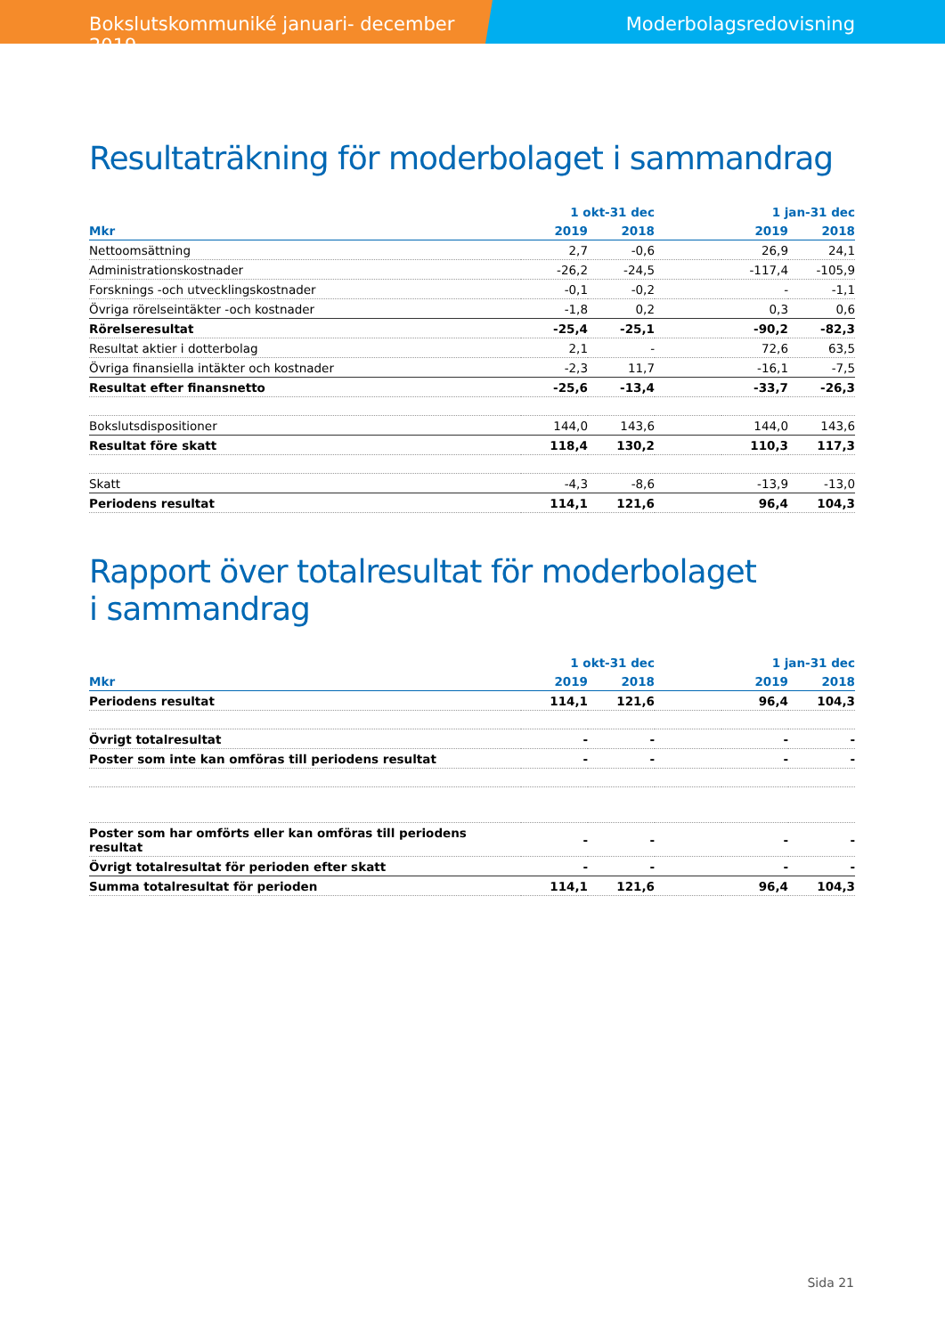Bokslutskommuniké januari- december 2019 Moderbolagsredovisning
Resultaträkning för moderbolaget i sammandrag
| | 1 okt-31 dec | | | 1 jan-31 dec | |
| --- | --- | --- | --- | --- | --- |
| Mkr | 2019 | 2018 | | 2019 | 2018 |
| Nettoomsättning | 2,7 | -0,6 | | 26,9 | 24,1 |
| Administrationskostnader | -26,2 | -24,5 | | -117,4 | -105,9 |
| Forsknings -och utvecklingskostnader | -0,1 | -0,2 | | - | -1,1 |
| Övriga rörelseintäkter -och kostnader | -1,8 | 0,2 | | 0,3 | 0,6 |
| Rörelseresultat | -25,4 | -25,1 | | -90,2 | -82,3 |
| Resultat aktier i dotterbolag | 2,1 | - | | 72,6 | 63,5 |
| Övriga finansiella intäkter och kostnader | -2,3 | 11,7 | | -16,1 | -7,5 |
| Resultat efter finansnetto | -25,6 | -13,4 | | -33,7 | -26,3 |
| Bokslutsdispositioner | 144,0 | 143,6 | | 144,0 | 143,6 |
| Resultat före skatt | 118,4 | 130,2 | | 110,3 | 117,3 |
| Skatt | -4,3 | -8,6 | | -13,9 | -13,0 |
| Periodens resultat | 114,1 | 121,6 | | 96,4 | 104,3 |
Rapport över totalresultat för moderbolaget
i sammandrag
| | 1 okt-31 dec | | | 1 jan-31 dec | |
| --- | --- | --- | --- | --- | --- |
| Mkr | 2019 | 2018 | | 2019 | 2018 |
| Periodens resultat | 114,1 | 121,6 | | 96,4 | 104,3 |
| Övrigt totalresultat | - | - | | - | - |
| Poster som inte kan omföras till periodens resultat | - | - | | - | - |
| Poster som har omförts eller kan omföras till periodens resultat | - | - | | - | - |
| Övrigt totalresultat för perioden efter skatt | - | - | | - | - |
| Summa totalresultat för perioden | 114,1 | 121,6 | | 96,4 | 104,3 |
Sida 21